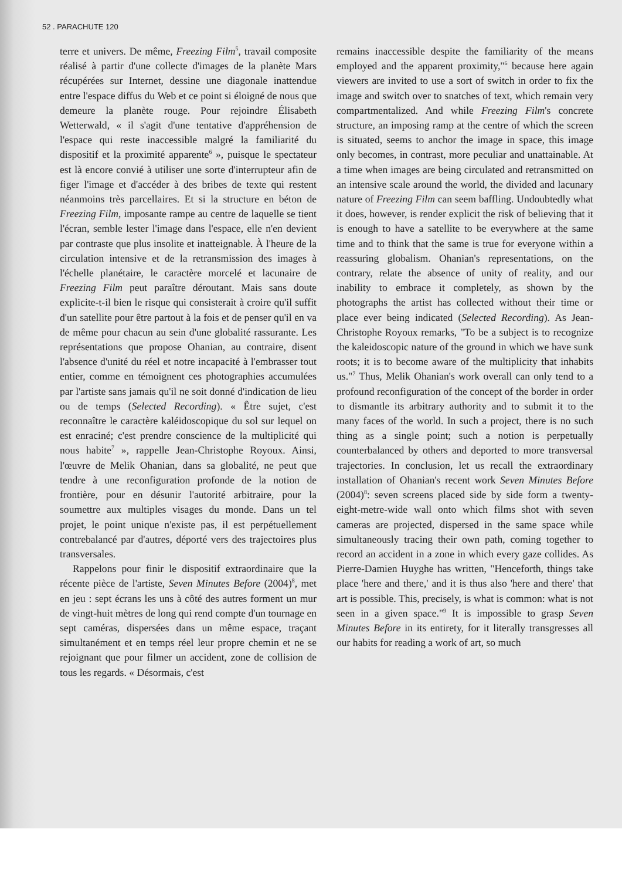52 . PARACHUTE 120
terre et univers. De même, Freezing Film<sup>5</sup>, travail composite réalisé à partir d'une collecte d'images de la planète Mars récupérées sur Internet, dessine une diagonale inattendue entre l'espace diffus du Web et ce point si éloigné de nous que demeure la planète rouge. Pour rejoindre Élisabeth Wetterwald, « il s'agit d'une tentative d'appréhension de l'espace qui reste inaccessible malgré la familiarité du dispositif et la proximité apparente<sup>6</sup> », puisque le spectateur est là encore convié à utiliser une sorte d'interrupteur afin de figer l'image et d'accéder à des bribes de texte qui restent néanmoins très parcellaires. Et si la structure en béton de Freezing Film, imposante rampe au centre de laquelle se tient l'écran, semble lester l'image dans l'espace, elle n'en devient par contraste que plus insolite et inatteignable. À l'heure de la circulation intensive et de la retransmission des images à l'échelle planétaire, le caractère morcelé et lacunaire de Freezing Film peut paraître déroutant. Mais sans doute explicite-t-il bien le risque qui consisterait à croire qu'il suffit d'un satellite pour être partout à la fois et de penser qu'il en va de même pour chacun au sein d'une globalité rassurante. Les représentations que propose Ohanian, au contraire, disent l'absence d'unité du réel et notre incapacité à l'embrasser tout entier, comme en témoignent ces photographies accumulées par l'artiste sans jamais qu'il ne soit donné d'indication de lieu ou de temps (Selected Recording). « Être sujet, c'est reconnaître le caractère kaléidoscopique du sol sur lequel on est enraciné; c'est prendre conscience de la multiplicité qui nous habite<sup>7</sup> », rappelle Jean-Christophe Royoux. Ainsi, l'œuvre de Melik Ohanian, dans sa globalité, ne peut que tendre à une reconfiguration profonde de la notion de frontière, pour en désunir l'autorité arbitraire, pour la soumettre aux multiples visages du monde. Dans un tel projet, le point unique n'existe pas, il est perpétuellement contrebalancé par d'autres, déporté vers des trajectoires plus transversales.
Rappelons pour finir le dispositif extraordinaire que la récente pièce de l'artiste, Seven Minutes Before (2004)<sup>8</sup>, met en jeu : sept écrans les uns à côté des autres forment un mur de vingt-huit mètres de long qui rend compte d'un tournage en sept caméras, dispersées dans un même espace, traçant simultanément et en temps réel leur propre chemin et ne se rejoignant que pour filmer un accident, zone de collision de tous les regards. « Désormais, c'est
remains inaccessible despite the familiarity of the means employed and the apparent proximity,"<sup>6</sup> because here again viewers are invited to use a sort of switch in order to fix the image and switch over to snatches of text, which remain very compartmentalized. And while Freezing Film's concrete structure, an imposing ramp at the centre of which the screen is situated, seems to anchor the image in space, this image only becomes, in contrast, more peculiar and unattainable. At a time when images are being circulated and retransmitted on an intensive scale around the world, the divided and lacunary nature of Freezing Film can seem baffling. Undoubtedly what it does, however, is render explicit the risk of believing that it is enough to have a satellite to be everywhere at the same time and to think that the same is true for everyone within a reassuring globalism. Ohanian's representations, on the contrary, relate the absence of unity of reality, and our inability to embrace it completely, as shown by the photographs the artist has collected without their time or place ever being indicated (Selected Recording). As Jean-Christophe Royoux remarks, "To be a subject is to recognize the kaleidoscopic nature of the ground in which we have sunk roots; it is to become aware of the multiplicity that inhabits us."<sup>7</sup> Thus, Melik Ohanian's work overall can only tend to a profound reconfiguration of the concept of the border in order to dismantle its arbitrary authority and to submit it to the many faces of the world. In such a project, there is no such thing as a single point; such a notion is perpetually counterbalanced by others and deported to more transversal trajectories. In conclusion, let us recall the extraordinary installation of Ohanian's recent work Seven Minutes Before (2004)<sup>8</sup>: seven screens placed side by side form a twenty-eight-metre-wide wall onto which films shot with seven cameras are projected, dispersed in the same space while simultaneously tracing their own path, coming together to record an accident in a zone in which every gaze collides. As Pierre-Damien Huyghe has written, "Henceforth, things take place 'here and there,' and it is thus also 'here and there' that art is possible. This, precisely, is what is common: what is not seen in a given space."<sup>9</sup> It is impossible to grasp Seven Minutes Before in its entirety, for it literally transgresses all our habits for reading a work of art, so much